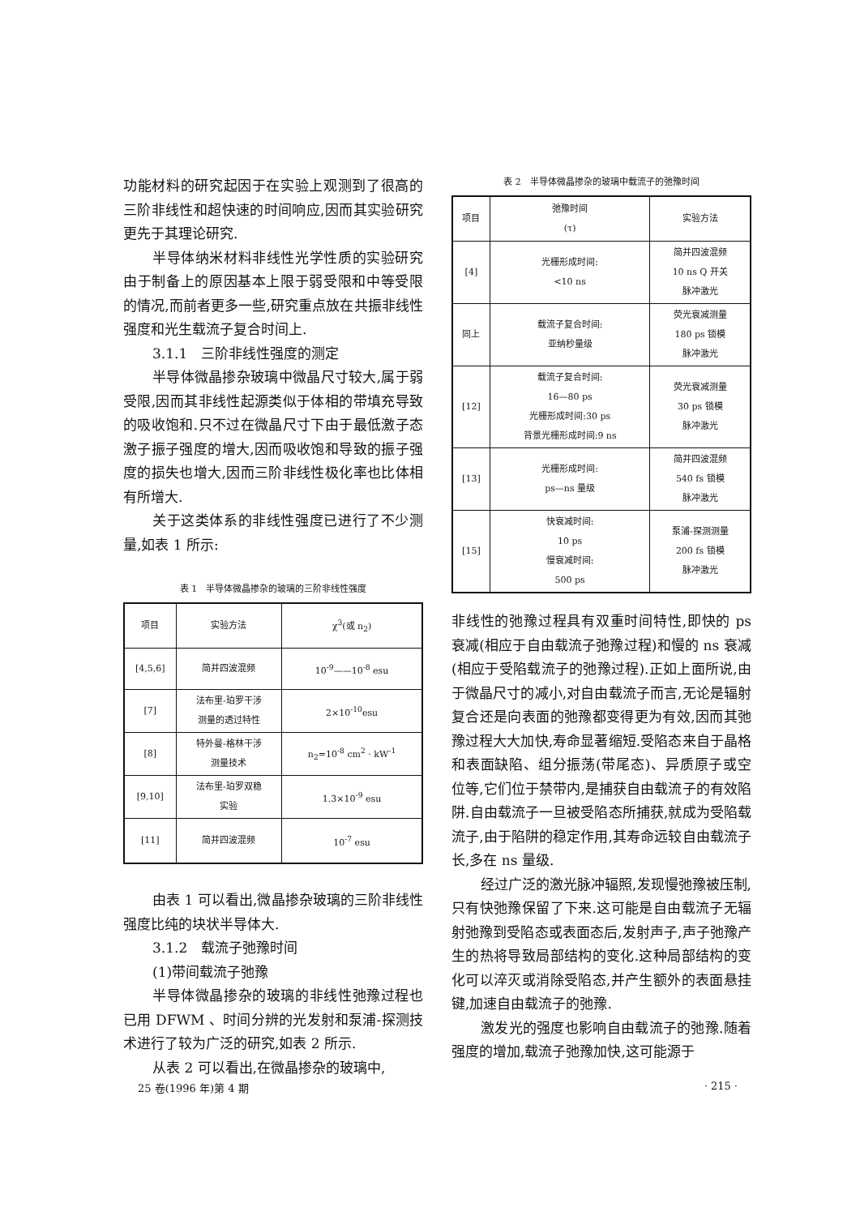功能材料的研究起因于在实验上观测到了很高的三阶非线性和超快速的时间响应,因而其实验研究更先于其理论研究.
半导体纳米材料非线性光学性质的实验研究由于制备上的原因基本上限于弱受限和中等受限的情况,而前者更多一些,研究重点放在共振非线性强度和光生载流子复合时间上.
3.1.1　三阶非线性强度的测定
半导体微晶掺杂玻璃中微晶尺寸较大,属于弱受限,因而其非线性起源类似于体相的带填充导致的吸收饱和.只不过在微晶尺寸下由于最低激子态激子振子强度的增大,因而吸收饱和导致的振子强度的损失也增大,因而三阶非线性极化率也比体相有所增大.
关于这类体系的非线性强度已进行了不少测量,如表 1 所示:
表 1　半导体微晶掺杂的玻璃的三阶非线性强度
| 项目 | 实验方法 | χ<sup>3</sup>(或 n<sub>2</sub>) |
| [4,5,6] | 简并四波混频 | 10<sup>-9</sup>——10<sup>-8</sup> esu |
| [7] | 法布里-珀罗干涉 测量的透过特性 | 2×10<sup>-10</sup>esu |
| [8] | 特外曼-格林干涉 测量技术 | n<sub>2</sub>=10<sup>-8</sup> cm<sup>2</sup> · kW<sup>-1</sup> |
| [9,10] | 法布里-珀罗双稳 实验 | 1.3×10<sup>-9</sup> esu |
| [11] | 简并四波混频 | 10<sup>-7</sup> esu |
由表 1 可以看出,微晶掺杂玻璃的三阶非线性强度比纯的块状半导体大.
3.1.2　载流子弛豫时间
(1)带间载流子弛豫
半导体微晶掺杂的玻璃的非线性弛豫过程也已用 DFWM 、时间分辨的光发射和泵浦-探测技术进行了较为广泛的研究,如表 2 所示.
从表 2 可以看出,在微晶掺杂的玻璃中,
表 2　半导体微晶掺杂的玻璃中载流子的弛豫时间
| 项目 | 弛豫时间 (τ) | 实验方法 |
| [4] | 光栅形成时间: <10 ns | 简并四波混频 10 ns Q 开关 脉冲激光 |
| 同上 | 载流子复合时间: 亚纳秒量级 | 荧光衰减测量 180 ps 锁模 脉冲激光 |
| [12] | 载流子复合时间: 16—80 ps 光栅形成时间:30 ps 背景光栅形成时间:9 ns | 荧光衰减测量 30 ps 锁模 脉冲激光 |
| [13] | 光栅形成时间: ps—ns 量级 | 简并四波混频 540 fs 锁模 脉冲激光 |
| [15] | 快衰减时间: 10 ps 慢衰减时间: 500 ps | 泵浦-探测测量 200 fs 锁模 脉冲激光 |
非线性的弛豫过程具有双重时间特性,即快的 ps 衰减(相应于自由载流子弛豫过程)和慢的 ns 衰减(相应于受陷载流子的弛豫过程).正如上面所说,由于微晶尺寸的减小,对自由载流子而言,无论是辐射复合还是向表面的弛豫都变得更为有效,因而其弛豫过程大大加快,寿命显著缩短.受陷态来自于晶格和表面缺陷、组分振荡(带尾态)、异质原子或空位等,它们位于禁带内,是捕获自由载流子的有效陷阱.自由载流子一旦被受陷态所捕获,就成为受陷载流子,由于陷阱的稳定作用,其寿命远较自由载流子长,多在 ns 量级.
经过广泛的激光脉冲辐照,发现慢弛豫被压制,只有快弛豫保留了下来.这可能是自由载流子无辐射弛豫到受陷态或表面态后,发射声子,声子弛豫产生的热将导致局部结构的变化.这种局部结构的变化可以淬灭或消除受陷态,并产生额外的表面悬挂键,加速自由载流子的弛豫.
激发光的强度也影响自由载流子的弛豫.随着强度的增加,载流子弛豫加快,这可能源于
25 卷(1996 年)第 4 期 · 215 ·